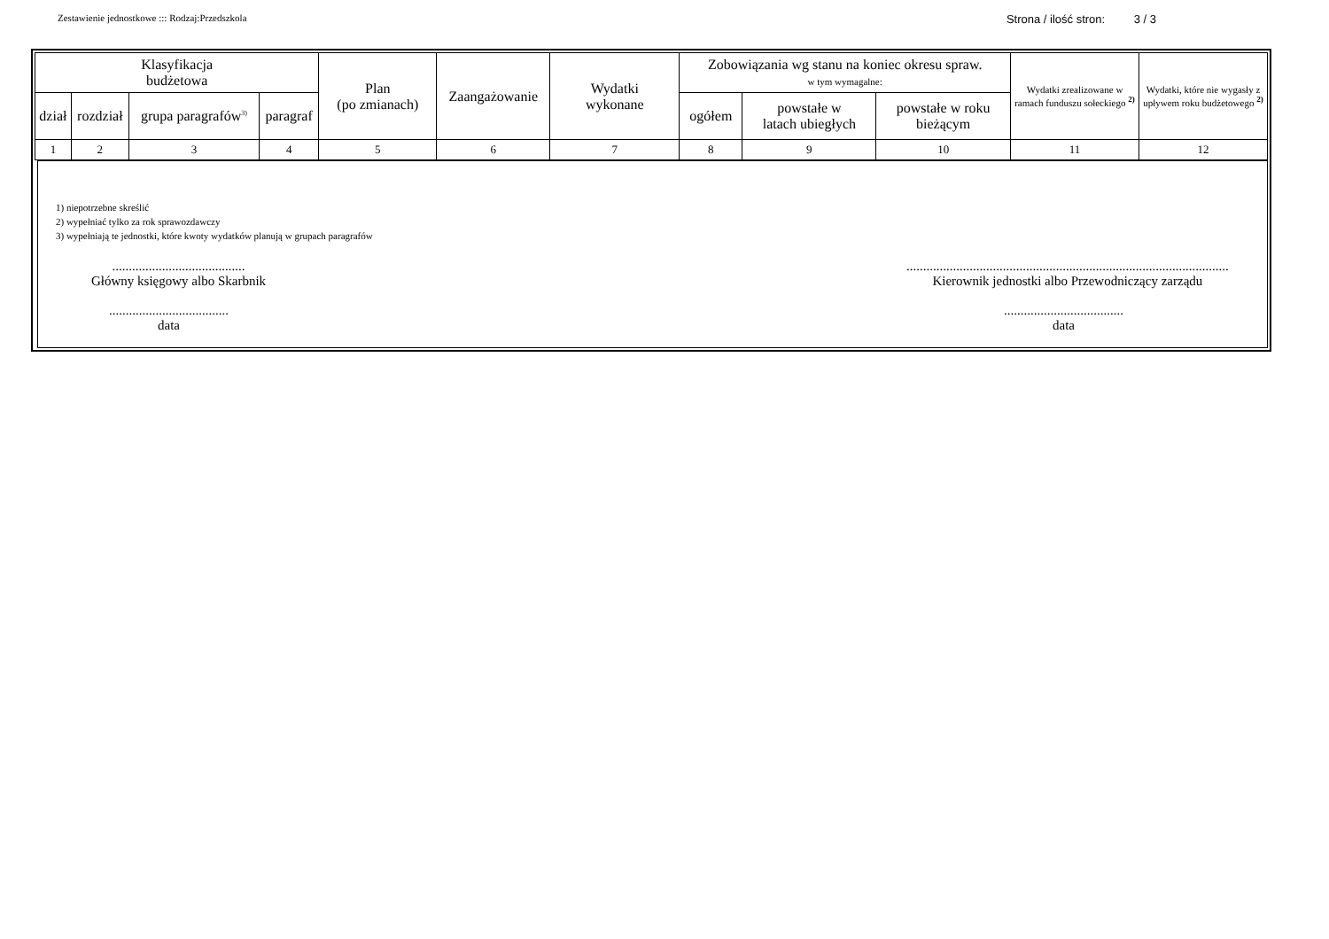Zestawienie jednostkowe ::: Rodzaj:Przedszkola Strona / ilość stron: 3 / 3
| Klasyfikacja budżetowa | | | | Plan (po zmianach) | Zaangażowanie | Wydatki wykonane | Zobowiązania wg stanu na koniec okresu spraw. w tym wymagalne: | | | Wydatki zrealizowane w ramach funduszu sołeckiego <sup>2)</sup> | Wydatki, które nie wygasły z upływem roku budżetowego <sup>2)</sup> |
| --- | --- | --- | --- | --- | --- | --- | --- | --- | --- | --- | --- |
| dział | rozdział | grupa paragrafów<sup>3)</sup> | paragraf | | | | ogółem | powstałe w latach ubiegłych | powstałe w roku bieżącym | | |
| 1 | 2 | 3 | 4 | 5 | 6 | 7 | 8 | 9 | 10 | 11 | 12 |
1) niepotrzebne skreślić
2) wypełniać tylko za rok sprawozdawczy
3) wypełniają te jednostki, które kwoty wydatków planują w grupach paragrafów
........................................
Główny księgowy albo Skarbnik
....................................
data
.................................................................................................
Kierownik jednostki albo Przewodniczący zarządu
....................................
data